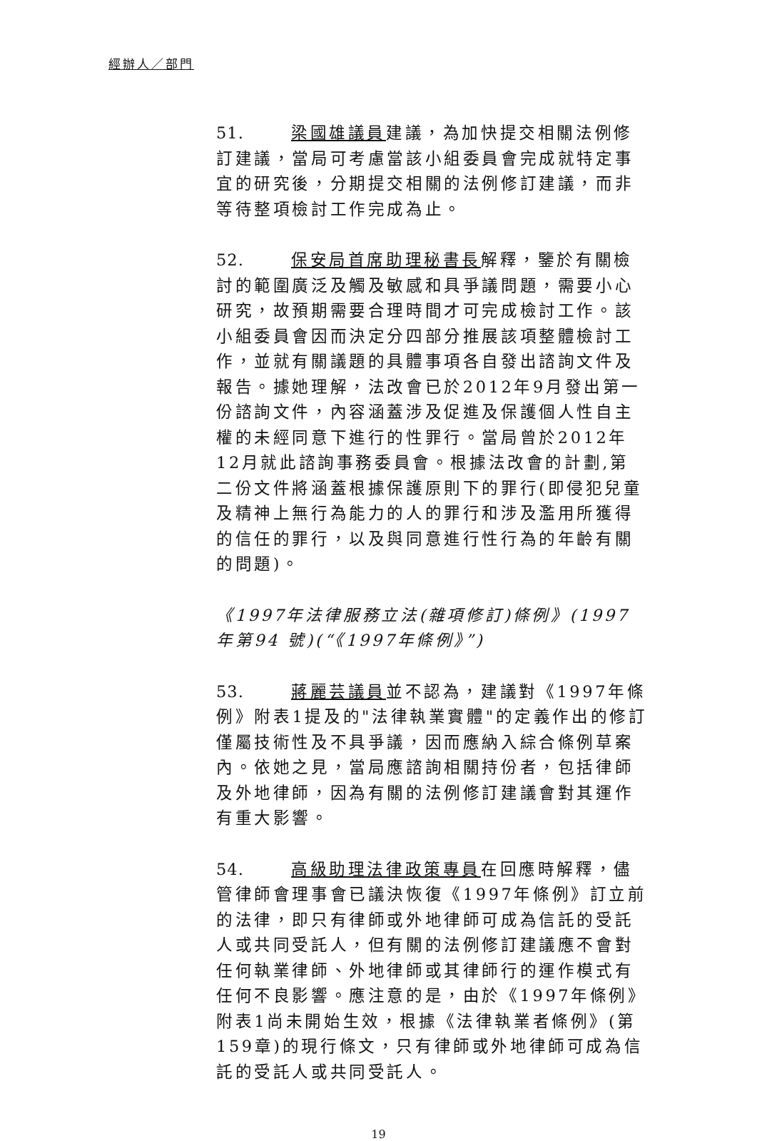經辦人／部門
51. 梁國雄議員建議，為加快提交相關法例修訂建議，當局可考慮當該小組委員會完成就特定事宜的研究後，分期提交相關的法例修訂建議，而非等待整項檢討工作完成為止。
52. 保安局首席助理秘書長解釋，鑒於有關檢討的範圍廣泛及觸及敏感和具爭議問題，需要小心研究，故預期需要合理時間才可完成檢討工作。該小組委員會因而決定分四部分推展該項整體檢討工作，並就有關議題的具體事項各自發出諮詢文件及報告。據她理解，法改會已於2012年9月發出第一份諮詢文件，內容涵蓋涉及促進及保護個人性自主權的未經同意下進行的性罪行。當局曾於2012年12月就此諮詢事務委員會。根據法改會的計劃,第二份文件將涵蓋根據保護原則下的罪行(即侵犯兒童及精神上無行為能力的人的罪行和涉及濫用所獲得的信任的罪行，以及與同意進行性行為的年齡有關的問題)。
《1997年法律服務立法(雜項修訂)條例》(1997年第94 號)(“《1997年條例》”)
53. 蔣麗芸議員並不認為，建議對《1997年條例》附表1提及的"法律執業實體"的定義作出的修訂僅屬技術性及不具爭議，因而應納入綜合條例草案內。依她之見，當局應諮詢相關持份者，包括律師及外地律師，因為有關的法例修訂建議會對其運作有重大影響。
54. 高級助理法律政策專員在回應時解釋，儘管律師會理事會已議決恢復《1997年條例》訂立前的法律，即只有律師或外地律師可成為信託的受託人或共同受託人，但有關的法例修訂建議應不會對任何執業律師、外地律師或其律師行的運作模式有任何不良影響。應注意的是，由於《1997年條例》附表1尚未開始生效，根據《法律執業者條例》(第159章)的現行條文，只有律師或外地律師可成為信託的受託人或共同受託人。
19